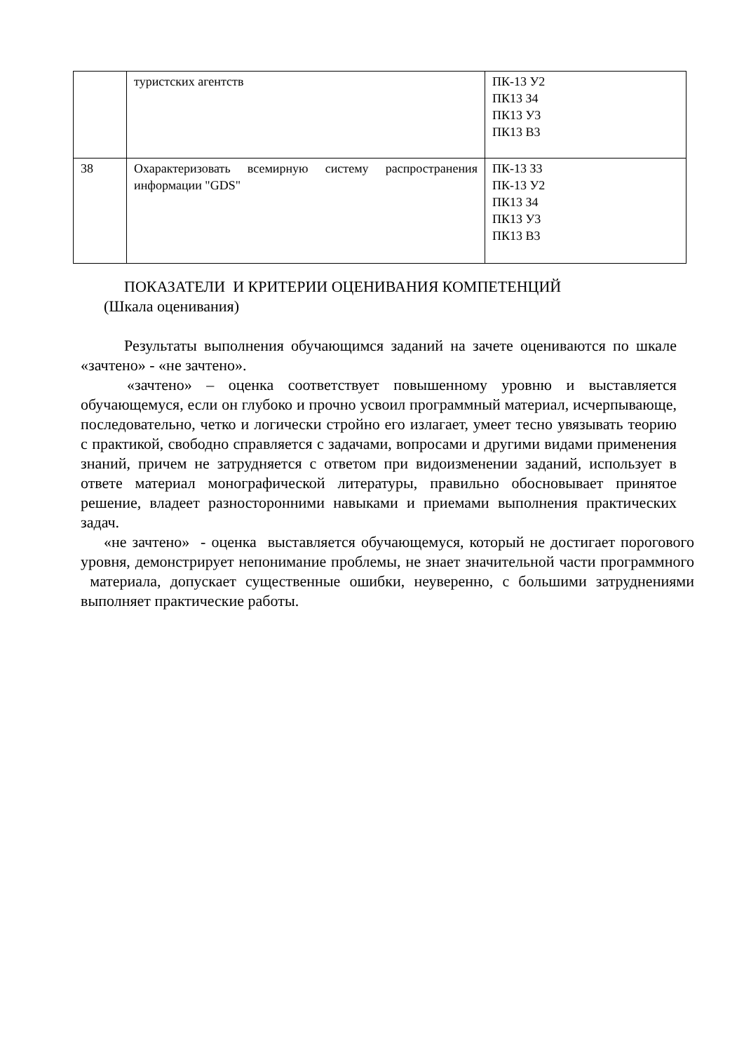| | туристских агентств | ПК-13 У2 ПК13 З4 ПК13 У3 ПК13 В3 |
| 38 | Охарактеризовать всемирную систему распространения информации "GDS" | ПК-13 З3 ПК-13 У2 ПК13 З4 ПК13 У3 ПК13 В3 |
ПОКАЗАТЕЛИ И КРИТЕРИИ ОЦЕНИВАНИЯ КОМПЕТЕНЦИЙ
(Шкала оценивания)
Результаты выполнения обучающимся заданий на зачете оцениваются по шкале «зачтено» - «не зачтено».
«зачтено» – оценка соответствует повышенному уровню и выставляется обучающемуся, если он глубоко и прочно усвоил программный материал, исчерпывающе, последовательно, четко и логически стройно его излагает, умеет тесно увязывать теорию с практикой, свободно справляется с задачами, вопросами и другими видами применения знаний, причем не затрудняется с ответом при видоизменении заданий, использует в ответе материал монографической литературы, правильно обосновывает принятое решение, владеет разносторонними навыками и приемами выполнения практических задач.
«не зачтено» - оценка выставляется обучающемуся, который не достигает порогового уровня, демонстрирует непонимание проблемы, не знает значительной части программного материала, допускает существенные ошибки, неуверенно, с большими затруднениями выполняет практические работы.